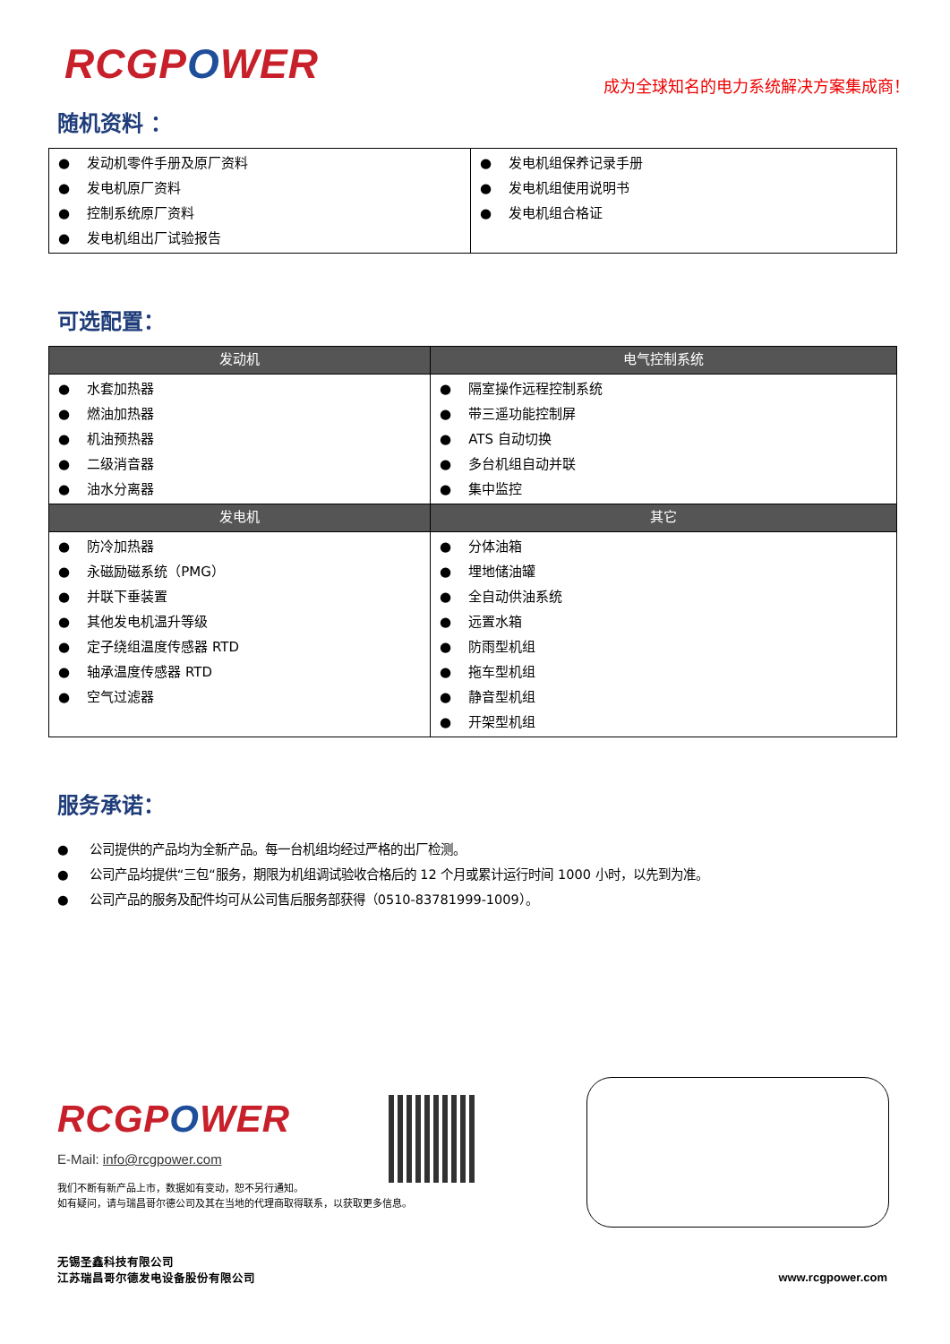RCGPOWER
成为全球知名的电力系统解决方案集成商！
随机资料 ：
| ● 发动机零件手册及原厂资料 ● 发电机原厂资料 ● 控制系统原厂资料 ● 发电机组出厂试验报告 | ● 发电机组保养记录手册 ● 发电机组使用说明书 ● 发电机组合格证 |
可选配置：
| 发动机 | 电气控制系统 |
| --- | --- |
| ● 水套加热器 ● 燃油加热器 ● 机油预热器 ● 二级消音器 ● 油水分离器 | ● 隔室操作远程控制系统 ● 带三遥功能控制屏 ● ATS 自动切换 ● 多台机组自动并联 ● 集中监控 |
| 发电机 | 其它 |
| ● 防冷加热器 ● 永磁励磁系统（PMG） ● 并联下垂装置 ● 其他发电机温升等级 ● 定子绕组温度传感器 RTD ● 轴承温度传感器 RTD ● 空气过滤器 | ● 分体油箱 ● 埋地储油罐 ● 全自动供油系统 ● 远置水箱 ● 防雨型机组 ● 拖车型机组 ● 静音型机组 ● 开架型机组 |
服务承诺：
● 公司提供的产品均为全新产品。每一台机组均经过严格的出厂检测。
● 公司产品均提供“三包“服务，期限为机组调试验收合格后的 12 个月或累计运行时间 1000 小时，以先到为准。
● 公司产品的服务及配件均可从公司售后服务部获得（0510-83781999-1009）。
RCGPOWER
E-Mail: info@rcgpower.com
我们不断有新产品上市，数据如有变动，恕不另行通知。
如有疑问，请与瑞昌哥尔德公司及其在当地的代理商取得联系，以获取更多信息。
无锡圣鑫科技有限公司
江苏瑞昌哥尔德发电设备股份有限公司
www.rcgpower.com